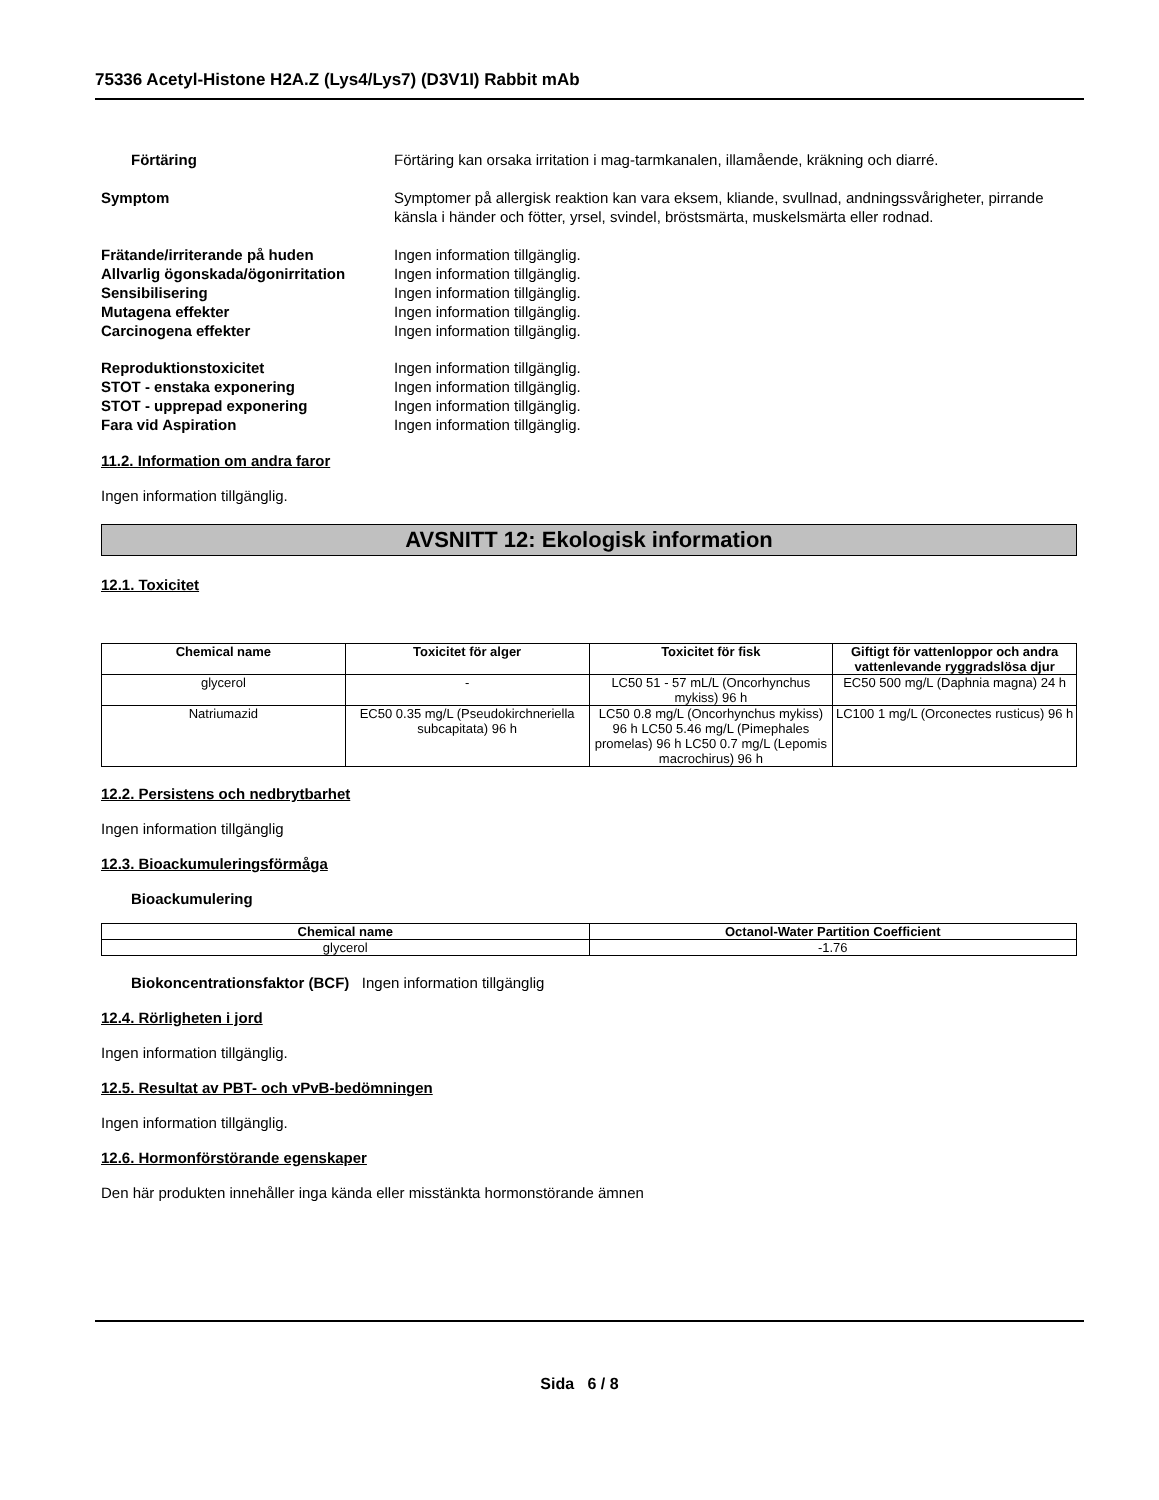75336 Acetyl-Histone H2A.Z (Lys4/Lys7) (D3V1I) Rabbit mAb
Förtäring Förtäring kan orsaka irritation i mag-tarmkanalen, illamående, kräkning och diarré.
Symptom Symptomer på allergisk reaktion kan vara eksem, kliande, svullnad, andningssvårigheter, pirrande känsla i händer och fötter, yrsel, svindel, bröstsmärta, muskelsmärta eller rodnad.
Frätande/irriterande på huden Ingen information tillgänglig.
Allvarlig ögonskada/ögonirritation
Ingen information tillgänglig.
Sensibilisering Ingen information tillgänglig.
Mutagena effekter Ingen information tillgänglig.
Carcinogena effekter Ingen information tillgänglig.
Reproduktionstoxicitet Ingen information tillgänglig.
STOT - enstaka exponering Ingen information tillgänglig.
STOT - upprepad exponering Ingen information tillgänglig.
Fara vid Aspiration Ingen information tillgänglig.
11.2. Information om andra faror
Ingen information tillgänglig.
AVSNITT 12: Ekologisk information
12.1. Toxicitet
| Chemical name | Toxicitet för alger | Toxicitet för fisk | Giftigt för vattenloppor och andra vattenlevande ryggradslösa djur |
| --- | --- | --- | --- |
| glycerol | - | LC50 51 - 57 mL/L (Oncorhynchus mykiss) 96 h | EC50 500 mg/L (Daphnia magna) 24 h |
| Natriumazid | EC50 0.35 mg/L (Pseudokirchneriella subcapitata) 96 h | LC50 0.8 mg/L (Oncorhynchus mykiss) 96 h LC50 5.46 mg/L (Pimephales promelas) 96 h LC50 0.7 mg/L (Lepomis macrochirus) 96 h | LC100 1 mg/L (Orconectes rusticus) 96 h |
12.2. Persistens och nedbrytbarhet
Ingen information tillgänglig
12.3. Bioackumuleringsförmåga
Bioackumulering
| Chemical name | Octanol-Water Partition Coefficient |
| --- | --- |
| glycerol | -1.76 |
Biokoncentrationsfaktor (BCF) Ingen information tillgänglig
12.4. Rörligheten i jord
Ingen information tillgänglig.
12.5. Resultat av PBT- och vPvB-bedömningen
Ingen information tillgänglig.
12.6. Hormonförstörande egenskaper
Den här produkten innehåller inga kända eller misstänkta hormonstörande ämnen
Sida 6 / 8